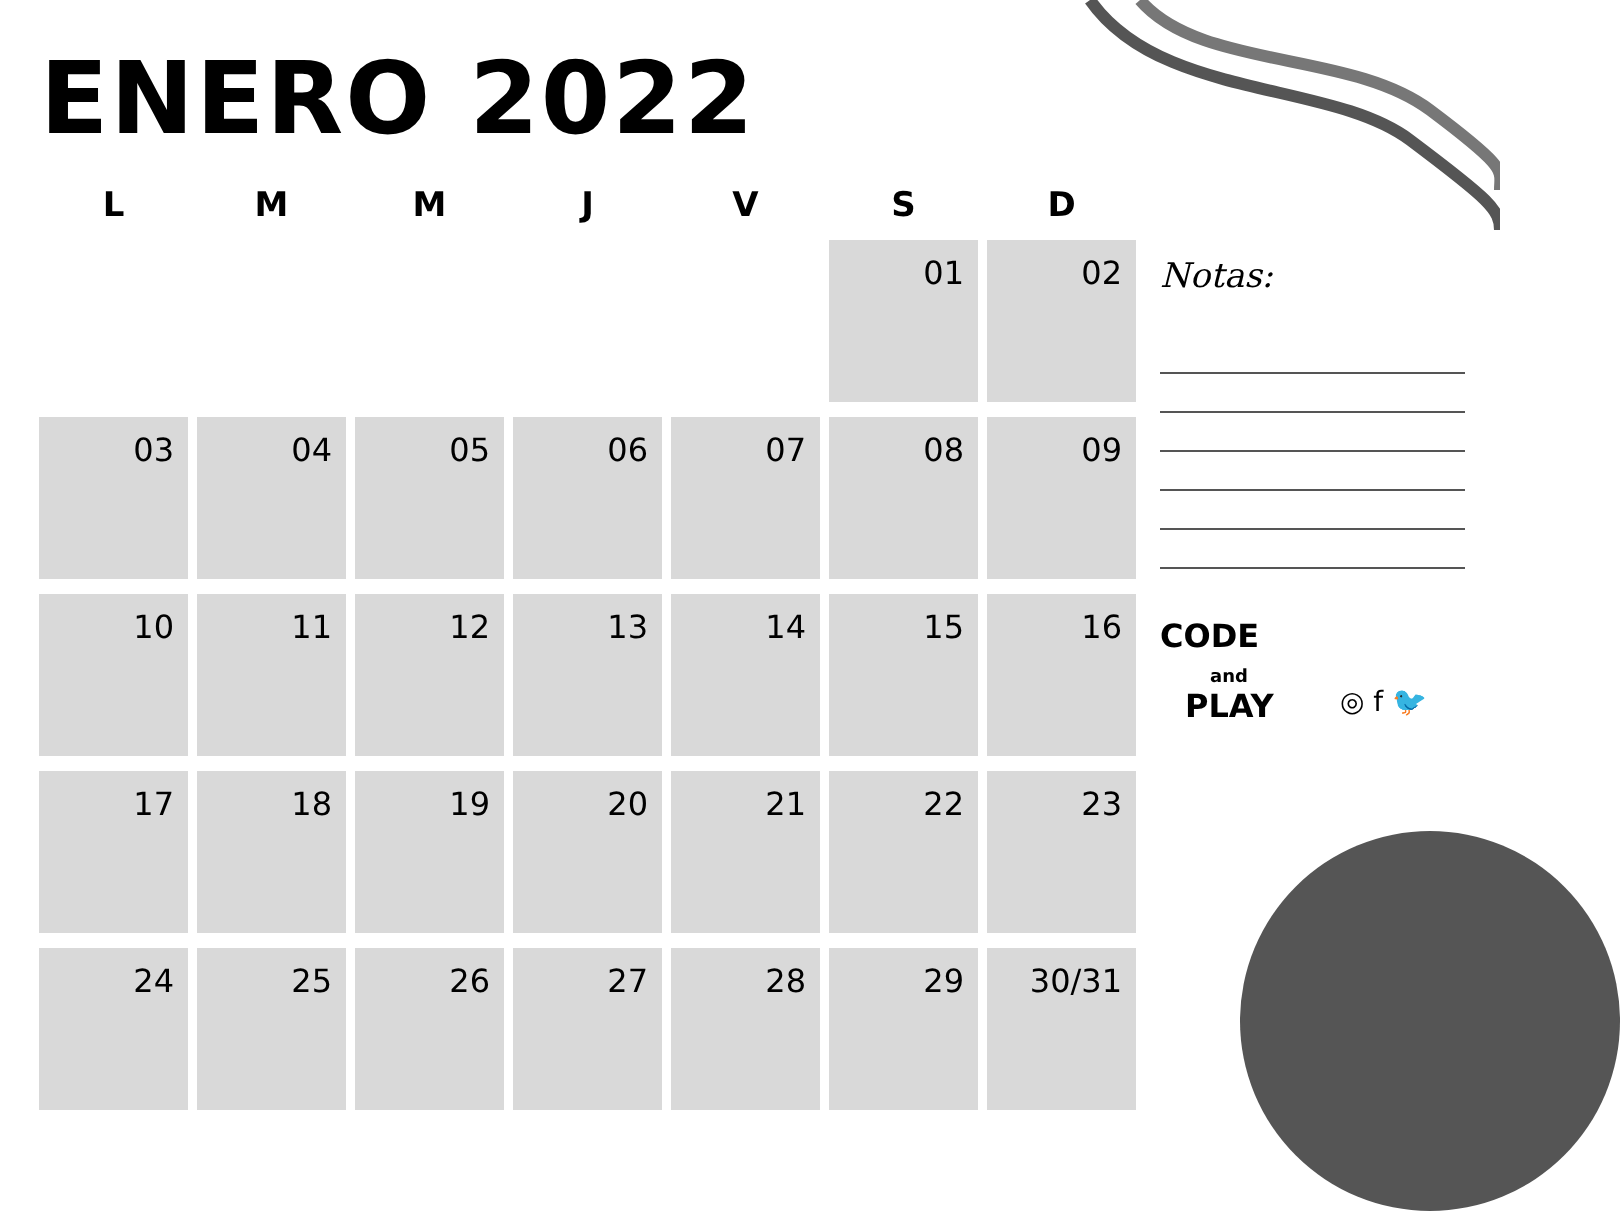ENERO 2022
| L | M | M | J | V | S | D |
| --- | --- | --- | --- | --- | --- | --- |
| | | | | | 01 | 02 |
| 03 | 04 | 05 | 06 | 07 | 08 | 09 |
| 10 | 11 | 12 | 13 | 14 | 15 | 16 |
| 17 | 18 | 19 | 20 | 21 | 22 | 23 |
| 24 | 25 | 26 | 27 | 28 | 29 | 30/31 |
Notas:
CODE
and
PLAY
◎ f 🐦